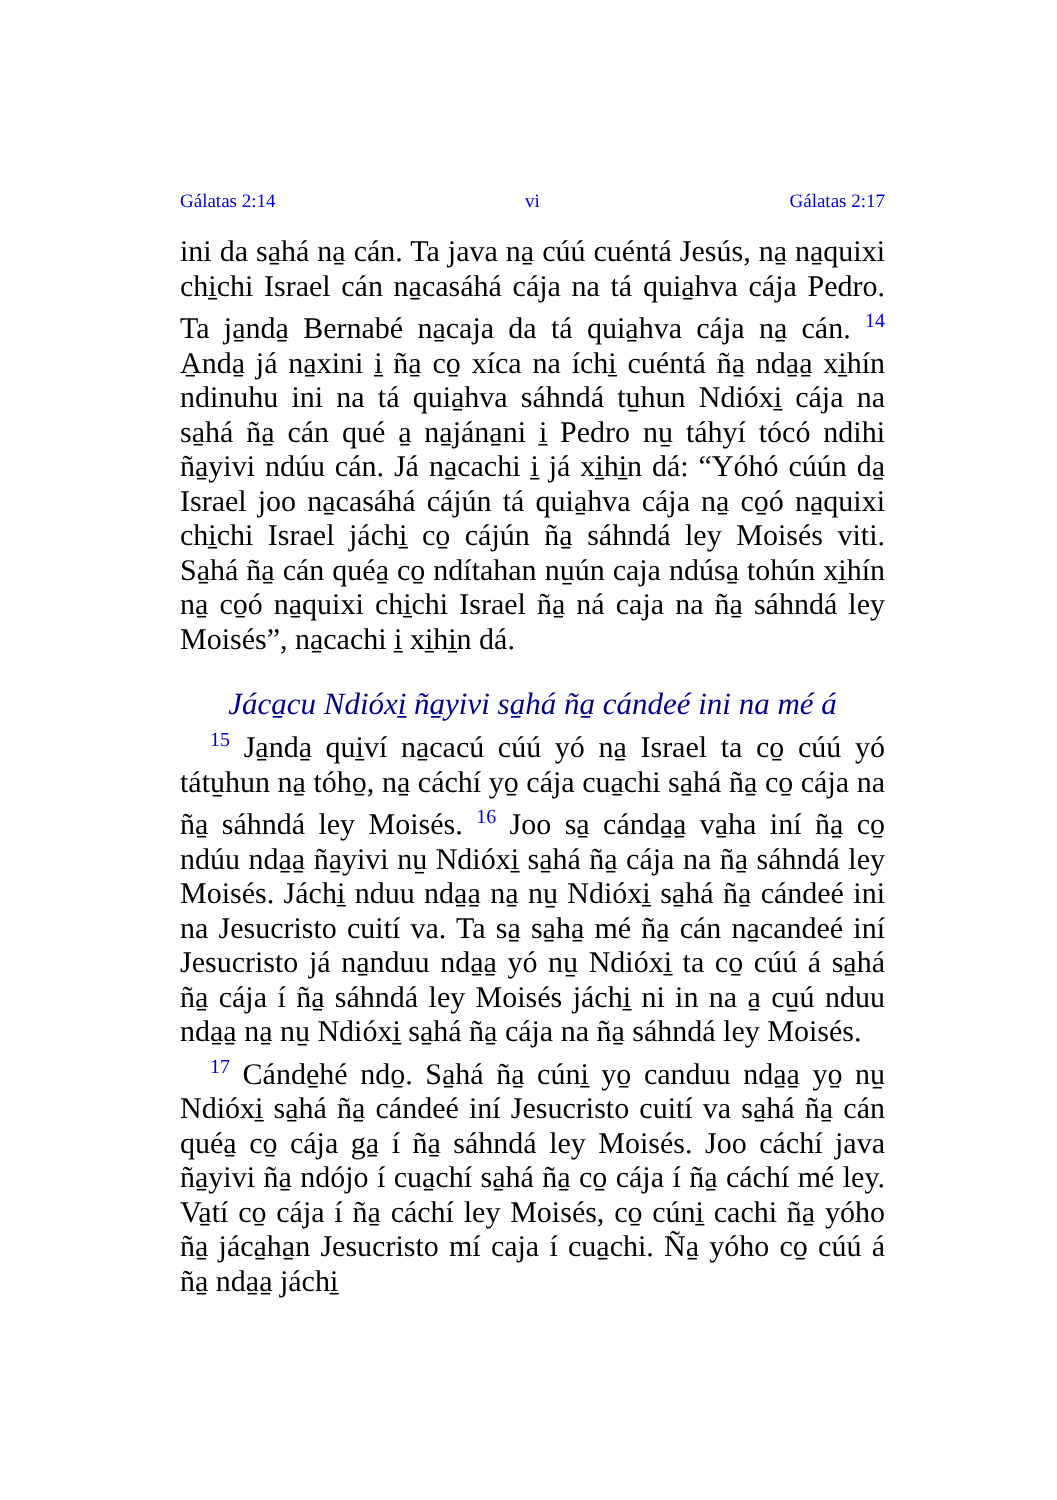Gálatas 2:14 vi Gálatas 2:17
ini da sa̱há na̱ cán. Ta java na̱ cúú cuéntá Jesús, na̱ na̱quixi chi̱chi Israel cán na̱casáhá cája na tá quia̱hva cája Pedro. Ta ja̱nda̱ Bernabé na̱caja da tá quia̱hva cája na̱ cán. <sup>14</sup> A̱nda̱ já na̱xini i̱ ña̱ co̱ xíca na íchi̱ cuéntá ña̱ nda̱a̱ xi̱hín ndinuhu ini na tá quia̱hva sáhndá tu̱hun Ndióxi̱ cája na sa̱há ña̱ cán qué a̱ na̱jána̱ni i̱ Pedro nu̱ táhyí tócó ndihi ña̱yivi ndúu cán. Já na̱cachi i̱ já xi̱hi̱n dá: “Yóhó cúún da̱ Israel joo na̱casáhá cájún tá quia̱hva cája na̱ co̱ó na̱quixi chi̱chi Israel jáchi̱ co̱ cájún ña̱ sáhndá ley Moisés viti. Sa̱há ña̱ cán quéa̱ co̱ ndítahan nu̱ún caja ndúsa̱ tohún xi̱hín na̱ co̱ó na̱quixi chi̱chi Israel ña̱ ná caja na ña̱ sáhndá ley Moisés”, na̱cachi i̱ xi̱hi̱n dá.
Jáca̱cu Ndióxi̱ ña̱yivi sa̱há ña̱ cándeé ini na mé á
<sup>15</sup> Ja̱nda̱ qui̱ví na̱cacú cúú yó na̱ Israel ta co̱ cúú yó tátu̱hun na̱ tóho̱, na̱ cáchí yo̱ cája cua̱chi sa̱há ña̱ co̱ cája na ña̱ sáhndá ley Moisés. <sup>16</sup> Joo sa̱ cánda̱a̱ va̱ha iní ña̱ co̱ ndúu nda̱a̱ ña̱yivi nu̱ Ndióxi̱ sa̱há ña̱ cája na ña̱ sáhndá ley Moisés. Jáchi̱ nduu nda̱a̱ na̱ nu̱ Ndióxi̱ sa̱há ña̱ cándeé ini na Jesucristo cuití va. Ta sa̱ sa̱ha̱ mé ña̱ cán na̱candeé iní Jesucristo já na̱nduu nda̱a̱ yó nu̱ Ndióxi̱ ta co̱ cúú á sa̱há ña̱ cája í ña̱ sáhndá ley Moisés jáchi̱ ni in na a̱ cu̱ú nduu nda̱a̱ na̱ nu̱ Ndióxi̱ sa̱há ña̱ cája na ña̱ sáhndá ley Moisés.
<sup>17</sup> Cánde̱hé ndo̱. Sa̱há ña̱ cúni̱ yo̱ canduu nda̱a̱ yo̱ nu̱ Ndióxi̱ sa̱há ña̱ cándeé iní Jesucristo cuití va sa̱há ña̱ cán quéa̱ co̱ cája ga̱ í ña̱ sáhndá ley Moisés. Joo cáchí java ña̱yivi ña̱ ndójo í cua̱chí sa̱há ña̱ co̱ cája í ña̱ cáchí mé ley. Va̱tí co̱ cája í ña̱ cáchí ley Moisés, co̱ cúni̱ cachi ña̱ yóho ña̱ jáca̱ha̱n Jesucristo mí caja í cua̱chi. Ña̱ yóho co̱ cúú á ña̱ nda̱a̱ jáchi̱